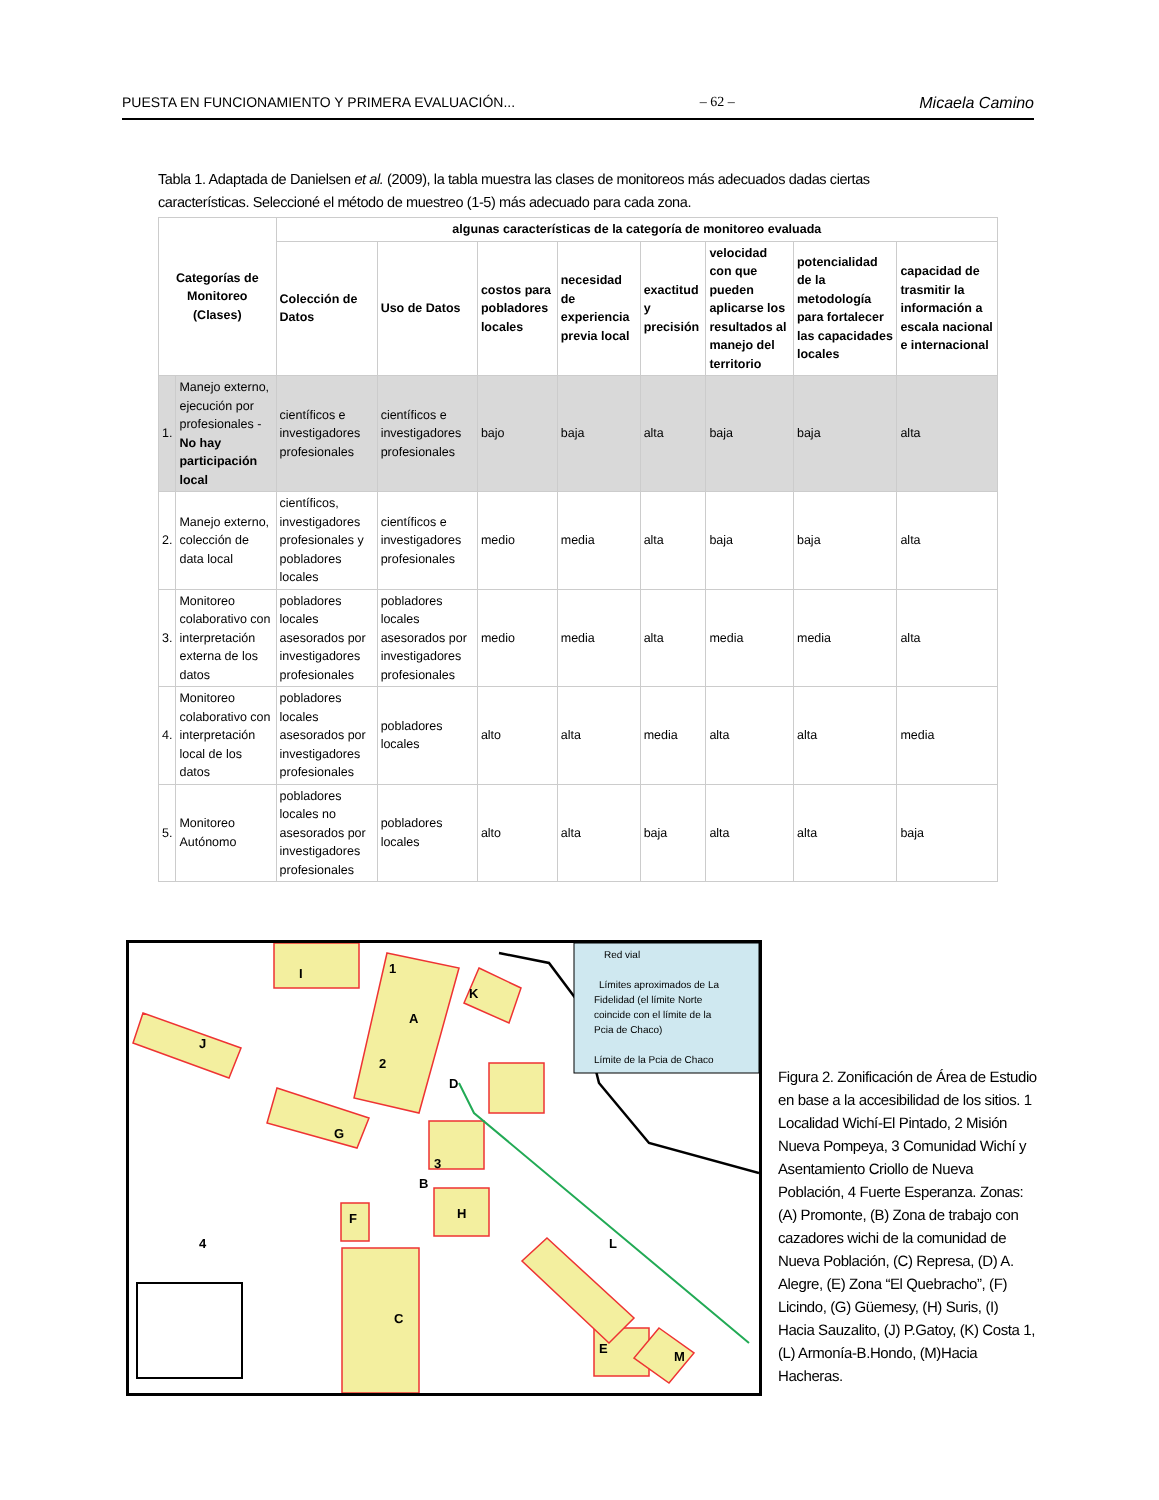PUESTA EN FUNCIONAMIENTO Y PRIMERA EVALUACIÓN... – 62 – Micaela Camino
Tabla 1. Adaptada de Danielsen et al. (2009), la tabla muestra las clases de monitoreos más adecuados dadas ciertas características. Seleccioné el método de muestreo (1-5) más adecuado para cada zona.
| Categorías de Monitoreo (Clases) | | algunas características de la categoría de monitoreo evaluada | | | | | | | |
| --- | --- | --- | --- | --- | --- | --- | --- | --- | --- |
| | | Colección de Datos | Uso de Datos | costos para pobladores locales | necesidad de experiencia previa local | exactitud y precisión | velocidad con que pueden aplicarse los resultados al manejo del territorio | potencialidad de la metodología para fortalecer las capacidades locales | capacidad de trasmitir la información a escala nacional e internacional |
| 1. | Manejo externo, ejecución por profesionales - No hay participación local | científicos e investigadores profesionales | científicos e investigadores profesionales | bajo | baja | alta | baja | baja | alta |
| 2. | Manejo externo, colección de data local | científicos, investigadores profesionales y pobladores locales | científicos e investigadores profesionales | medio | media | alta | baja | baja | alta |
| 3. | Monitoreo colaborativo con interpretación externa de los datos | pobladores locales asesorados por investigadores profesionales | pobladores locales asesorados por investigadores profesionales | medio | media | alta | media | media | alta |
| 4. | Monitoreo colaborativo con interpretación local de los datos | pobladores locales asesorados por investigadores profesionales | pobladores locales | alto | alta | media | alta | alta | media |
| 5. | Monitoreo Autónomo | pobladores locales no asesorados por investigadores profesionales | pobladores locales | alto | alta | baja | alta | alta | baja |
I
A
J
K
D
G
B
3
H
F
4
2
1
C
L
E
M
Red vial
Límites aproximados de La
Fidelidad (el límite Norte
coincide con el límite de la
Pcia de Chaco)
Límite de la Pcia de Chaco
Figura 2. Zonificación de Área de Estudio en base a la accesibilidad de los sitios. 1 Localidad Wichí-El Pintado, 2 Misión Nueva Pompeya, 3 Comunidad Wichí y Asentamiento Criollo de Nueva Población, 4 Fuerte Esperanza. Zonas: (A) Promonte, (B) Zona de trabajo con cazadores wichi de la comunidad de Nueva Población, (C) Represa, (D) A. Alegre, (E) Zona “El Quebracho”, (F) Licindo, (G) Güemesy, (H) Suris, (I) Hacia Sauzalito, (J) P.Gatoy, (K) Costa 1, (L) Armonía-B.Hondo, (M)Hacia Hacheras.